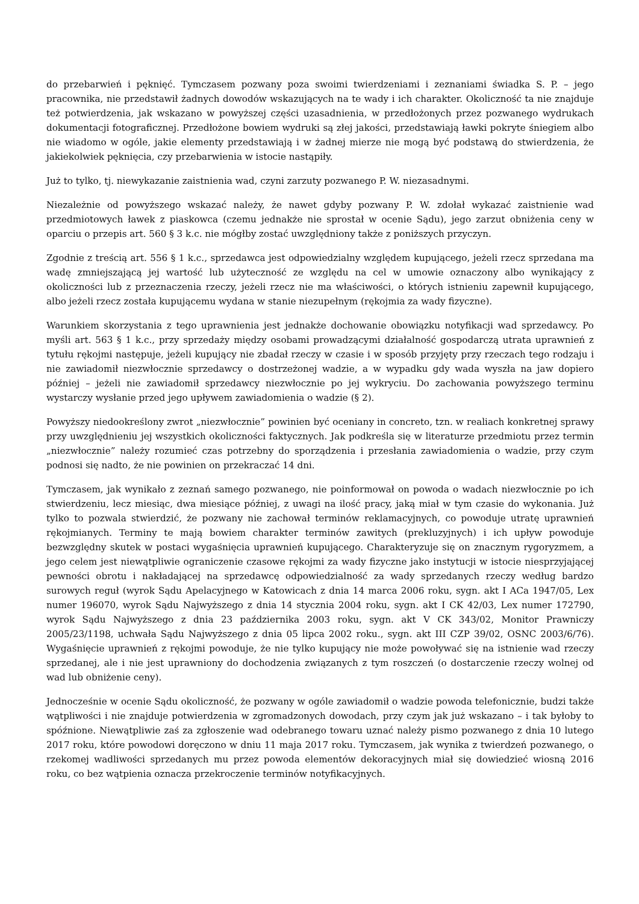do przebarwień i pęknięć. Tymczasem pozwany poza swoimi twierdzeniami i zeznaniami świadka S. P. – jego pracownika, nie przedstawił żadnych dowodów wskazujących na te wady i ich charakter. Okoliczność ta nie znajduje też potwierdzenia, jak wskazano w powyższej części uzasadnienia, w przedłożonych przez pozwanego wydrukach dokumentacji fotograficznej. Przedłożone bowiem wydruki są złej jakości, przedstawiają ławki pokryte śniegiem albo nie wiadomo w ogóle, jakie elementy przedstawiają i w żadnej mierze nie mogą być podstawą do stwierdzenia, że jakiekolwiek pęknięcia, czy przebarwienia w istocie nastąpiły.
Już to tylko, tj. niewykazanie zaistnienia wad, czyni zarzuty pozwanego P. W. niezasadnymi.
Niezależnie od powyższego wskazać należy, że nawet gdyby pozwany P. W. zdołał wykazać zaistnienie wad przedmiotowych ławek z piaskowca (czemu jednakże nie sprostał w ocenie Sądu), jego zarzut obniżenia ceny w oparciu o przepis art. 560 § 3 k.c. nie mógłby zostać uwzględniony także z poniższych przyczyn.
Zgodnie z treścią art. 556 § 1 k.c., sprzedawca jest odpowiedzialny względem kupującego, jeżeli rzecz sprzedana ma wadę zmniejszającą jej wartość lub użyteczność ze względu na cel w umowie oznaczony albo wynikający z okoliczności lub z przeznaczenia rzeczy, jeżeli rzecz nie ma właściwości, o których istnieniu zapewnił kupującego, albo jeżeli rzecz została kupującemu wydana w stanie niezupełnym (rękojmia za wady fizyczne).
Warunkiem skorzystania z tego uprawnienia jest jednakże dochowanie obowiązku notyfikacji wad sprzedawcy. Po myśli art. 563 § 1 k.c., przy sprzedaży między osobami prowadzącymi działalność gospodarczą utrata uprawnień z tytułu rękojmi następuje, jeżeli kupujący nie zbadał rzeczy w czasie i w sposób przyjęty przy rzeczach tego rodzaju i nie zawiadomił niezwłocznie sprzedawcy o dostrzeżonej wadzie, a w wypadku gdy wada wyszła na jaw dopiero później – jeżeli nie zawiadomił sprzedawcy niezwłocznie po jej wykryciu. Do zachowania powyższego terminu wystarczy wysłanie przed jego upływem zawiadomienia o wadzie (§ 2).
Powyższy niedookreślony zwrot „niezwłocznie” powinien być oceniany in concreto, tzn. w realiach konkretnej sprawy przy uwzględnieniu jej wszystkich okoliczności faktycznych. Jak podkreśla się w literaturze przedmiotu przez termin „niezwłocznie” należy rozumieć czas potrzebny do sporządzenia i przesłania zawiadomienia o wadzie, przy czym podnosi się nadto, że nie powinien on przekraczać 14 dni.
Tymczasem, jak wynikało z zeznań samego pozwanego, nie poinformował on powoda o wadach niezwłocznie po ich stwierdzeniu, lecz miesiąc, dwa miesiące później, z uwagi na ilość pracy, jaką miał w tym czasie do wykonania. Już tylko to pozwala stwierdzić, że pozwany nie zachował terminów reklamacyjnych, co powoduje utratę uprawnień rękojmianych. Terminy te mają bowiem charakter terminów zawitych (prekluzyjnych) i ich upływ powoduje bezwzględny skutek w postaci wygaśnięcia uprawnień kupującego. Charakteryzuje się on znacznym rygoryzmem, a jego celem jest niewątpliwie ograniczenie czasowe rękojmi za wady fizyczne jako instytucji w istocie niesprzyjającej pewności obrotu i nakładającej na sprzedawcę odpowiedzialność za wady sprzedanych rzeczy według bardzo surowych reguł (wyrok Sądu Apelacyjnego w Katowicach z dnia 14 marca 2006 roku, sygn. akt I ACa 1947/05, Lex numer 196070, wyrok Sądu Najwyższego z dnia 14 stycznia 2004 roku, sygn. akt I CK 42/03, Lex numer 172790, wyrok Sądu Najwyższego z dnia 23 października 2003 roku, sygn. akt V CK 343/02, Monitor Prawniczy 2005/23/1198, uchwała Sądu Najwyższego z dnia 05 lipca 2002 roku., sygn. akt III CZP 39/02, OSNC 2003/6/76). Wygaśnięcie uprawnień z rękojmi powoduje, że nie tylko kupujący nie może powoływać się na istnienie wad rzeczy sprzedanej, ale i nie jest uprawniony do dochodzenia związanych z tym roszczeń (o dostarczenie rzeczy wolnej od wad lub obniżenie ceny).
Jednocześnie w ocenie Sądu okoliczność, że pozwany w ogóle zawiadomił o wadzie powoda telefonicznie, budzi także wątpliwości i nie znajduje potwierdzenia w zgromadzonych dowodach, przy czym jak już wskazano – i tak byłoby to spóźnione. Niewątpliwie zaś za zgłoszenie wad odebranego towaru uznać należy pismo pozwanego z dnia 10 lutego 2017 roku, które powodowi doręczono w dniu 11 maja 2017 roku. Tymczasem, jak wynika z twierdzeń pozwanego, o rzekomej wadliwości sprzedanych mu przez powoda elementów dekoracyjnych miał się dowiedzieć wiosną 2016 roku, co bez wątpienia oznacza przekroczenie terminów notyfikacyjnych.